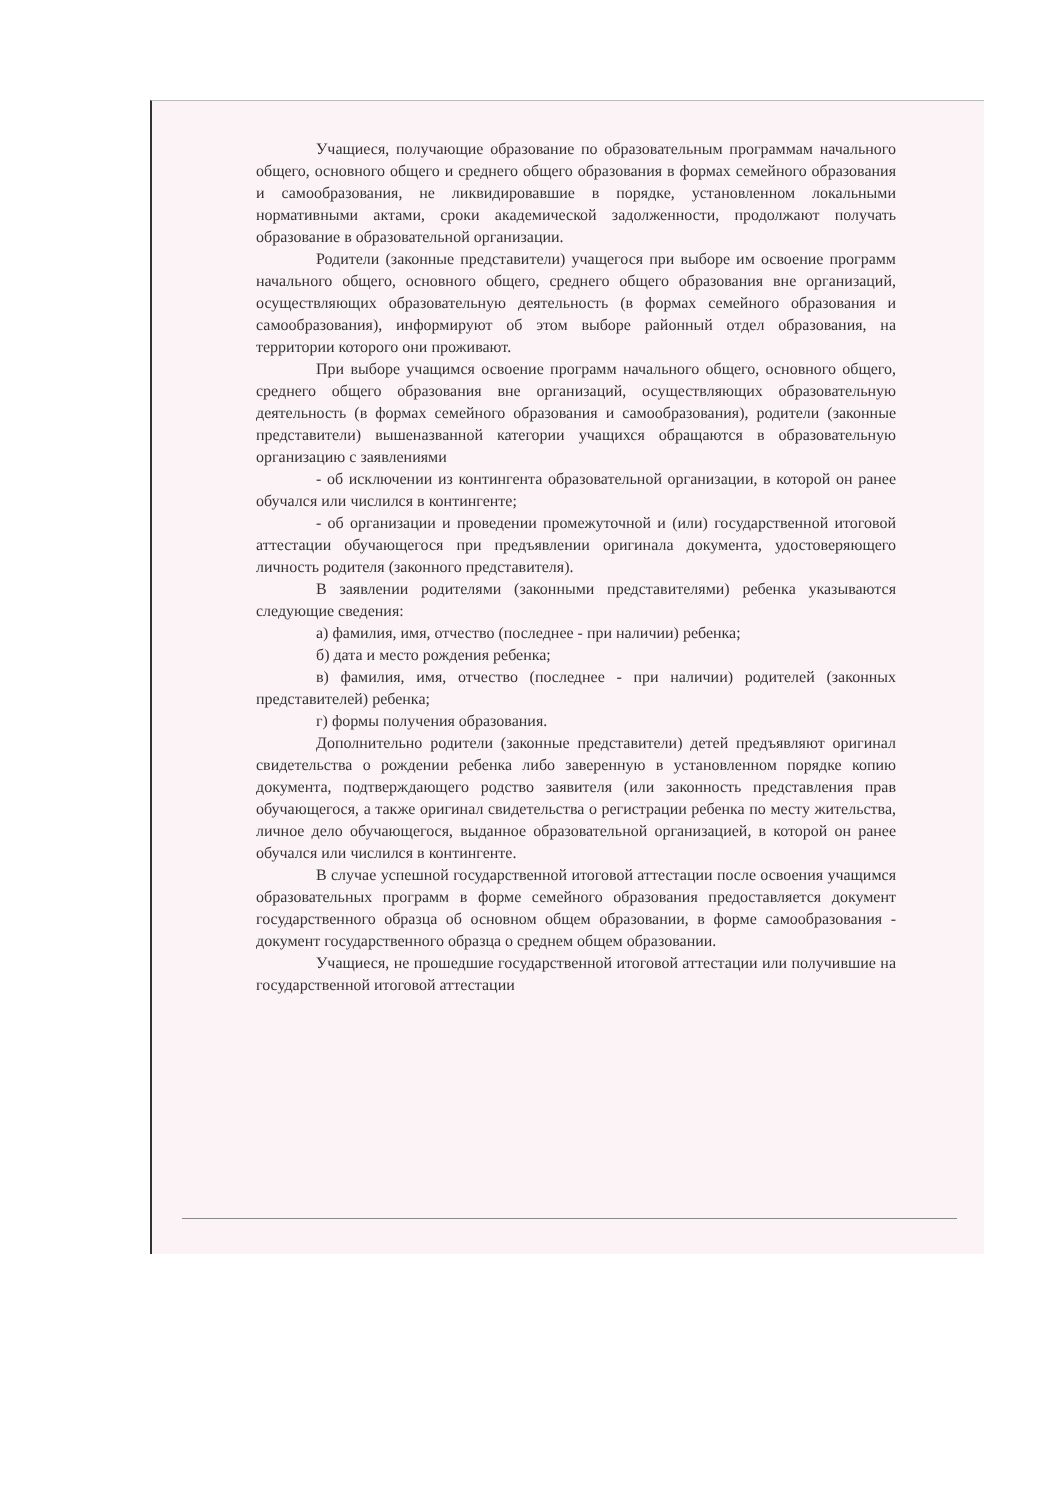Учащиеся, получающие образование по образовательным программам начального общего, основного общего и среднего общего образования в формах семейного образования и самообразования, не ликвидировавшие в порядке, установленном локальными нормативными актами, сроки академической задолженности, продолжают получать образование в образовательной организации.
Родители (законные представители) учащегося при выборе им освоение программ начального общего, основного общего, среднего общего образования вне организаций, осуществляющих образовательную деятельность (в формах семейного образования и самообразования), информируют об этом выборе районный отдел образования, на территории которого они проживают.
При выборе учащимся освоение программ начального общего, основного общего, среднего общего образования вне организаций, осуществляющих образовательную деятельность (в формах семейного образования и самообразования), родители (законные представители) вышеназванной категории учащихся обращаются в образовательную организацию с заявлениями
- об исключении из контингента образовательной организации, в которой он ранее обучался или числился в контингенте;
- об организации и проведении промежуточной и (или) государственной итоговой аттестации обучающегося при предъявлении оригинала документа, удостоверяющего личность родителя (законного представителя).
В заявлении родителями (законными представителями) ребенка указываются следующие сведения:
а) фамилия, имя, отчество (последнее - при наличии) ребенка;
б) дата и место рождения ребенка;
в) фамилия, имя, отчество (последнее - при наличии) родителей (законных представителей) ребенка;
г) формы получения образования.
Дополнительно родители (законные представители) детей предъявляют оригинал свидетельства о рождении ребенка либо заверенную в установленном порядке копию документа, подтверждающего родство заявителя (или законность представления прав обучающегося, а также оригинал свидетельства о регистрации ребенка по месту жительства, личное дело обучающегося, выданное образовательной организацией, в которой он ранее обучался или числился в контингенте.
В случае успешной государственной итоговой аттестации после освоения учащимся образовательных программ в форме семейного образования предоставляется документ государственного образца об основном общем образовании, в форме самообразования - документ государственного образца о среднем общем образовании.
Учащиеся, не прошедшие государственной итоговой аттестации или получившие на государственной итоговой аттестации